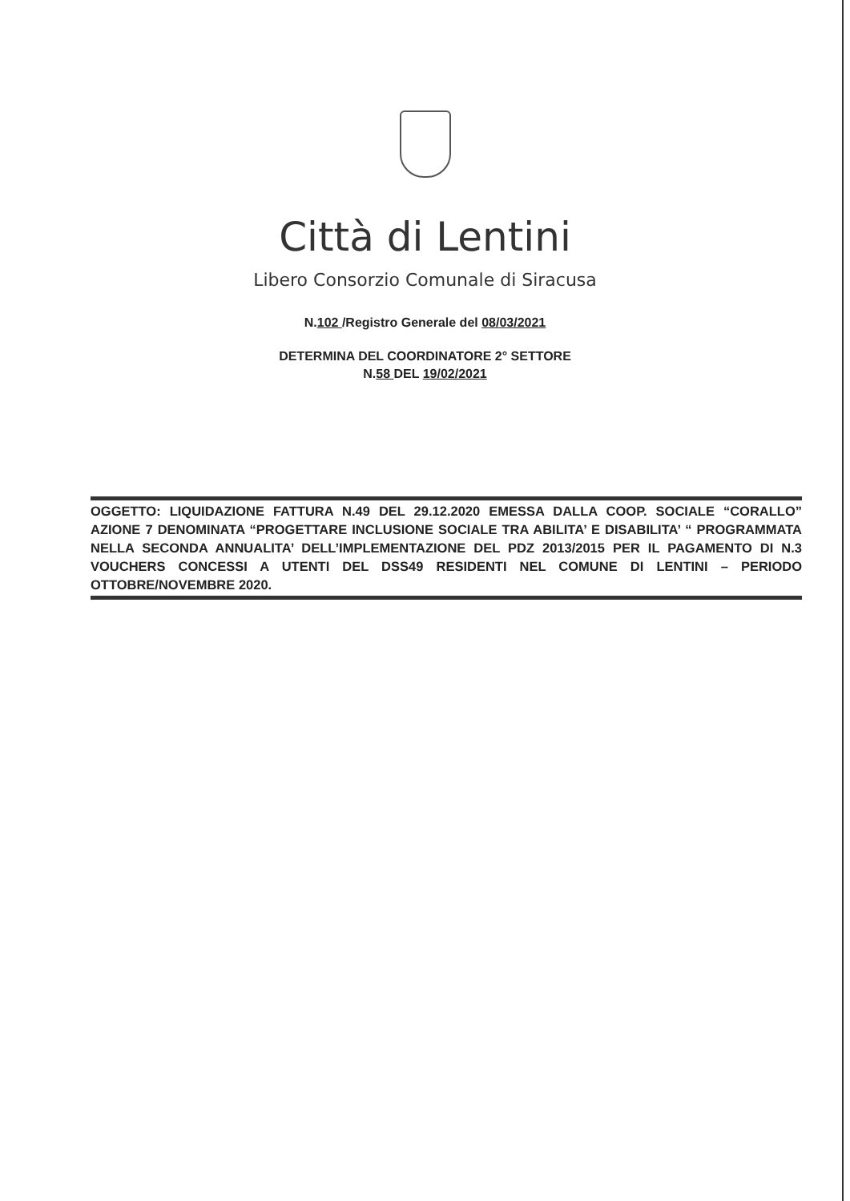Città di Lentini
Libero Consorzio Comunale di Siracusa
N.102 /Registro Generale del 08/03/2021
DETERMINA DEL COORDINATORE 2° SETTORE
N.58 DEL 19/02/2021
OGGETTO: LIQUIDAZIONE FATTURA N.49 DEL 29.12.2020 EMESSA DALLA COOP. SOCIALE “CORALLO” AZIONE 7 DENOMINATA “PROGETTARE INCLUSIONE SOCIALE TRA ABILITA’ E DISABILITA’ “ PROGRAMMATA NELLA SECONDA ANNUALITA’ DELL’IMPLEMENTAZIONE DEL PDZ 2013/2015 PER IL PAGAMENTO DI N.3 VOUCHERS CONCESSI A UTENTI DEL DSS49 RESIDENTI NEL COMUNE DI LENTINI – PERIODO OTTOBRE/NOVEMBRE 2020.